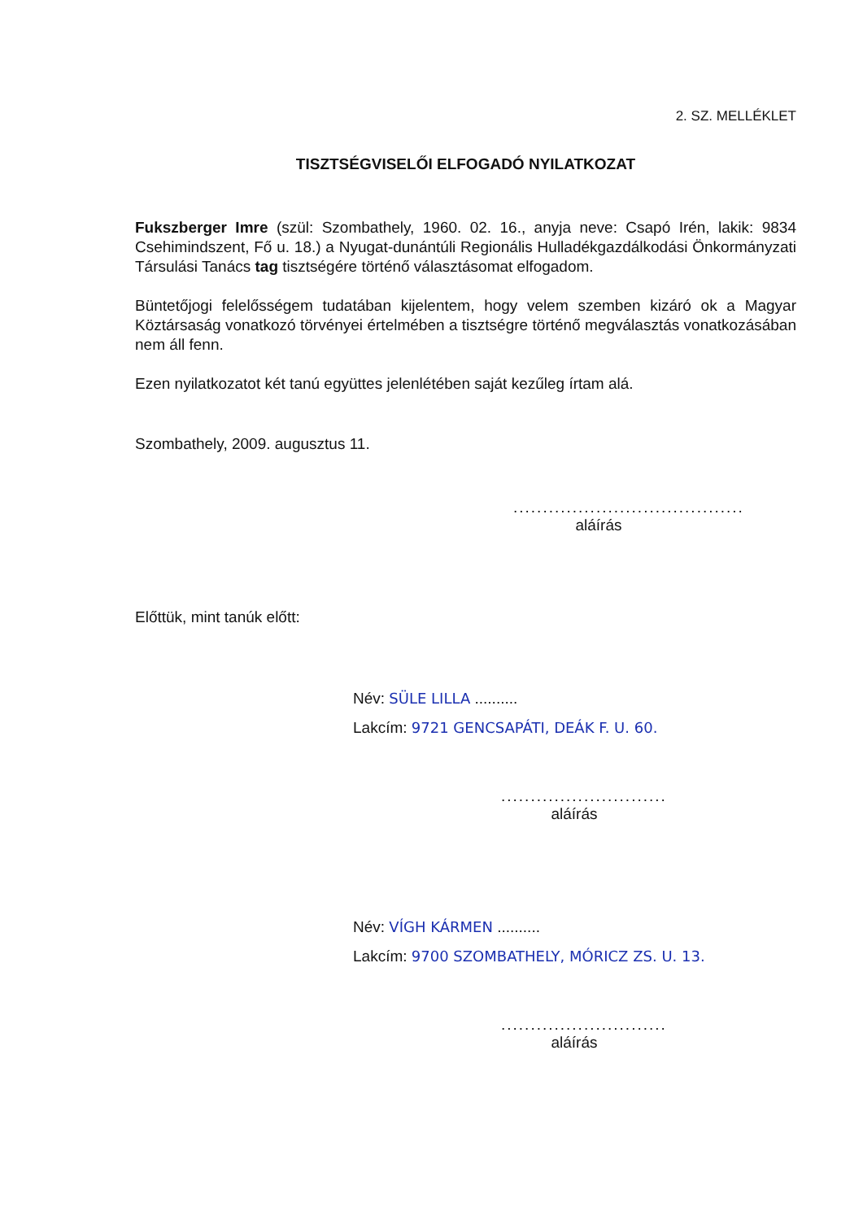2. SZ. MELLÉKLET
TISZTSÉGVISELŐI ELFOGADÓ NYILATKOZAT
Fukszberger Imre (szül: Szombathely, 1960. 02. 16., anyja neve: Csapó Irén, lakik: 9834 Csehimindszent, Fő u. 18.) a Nyugat-dunántúli Regionális Hulladékgazdálkodási Önkormányzati Társulási Tanács tag tisztségére történő választásomat elfogadom.
Büntetőjogi felelősségem tudatában kijelentem, hogy velem szemben kizáró ok a Magyar Köztársaság vonatkozó törvényei értelmében a tisztségre történő megválasztás vonatkozásában nem áll fenn.
Ezen nyilatkozatot két tanú együttes jelenlétében saját kezűleg írtam alá.
Szombathely, 2009. augusztus 11.
.......................................
aláírás
Előttük, mint tanúk előtt:
Név: SÜLE LILLA ..........
Lakcím: 9721 GENCSAPÁTI, DEÁK F. U. 60.
............................
aláírás
Név: VÍGH KÁRMEN ..........
Lakcím: 9700 SZOMBATHELY, MÓRICZ ZS. U. 13.
............................
aláírás